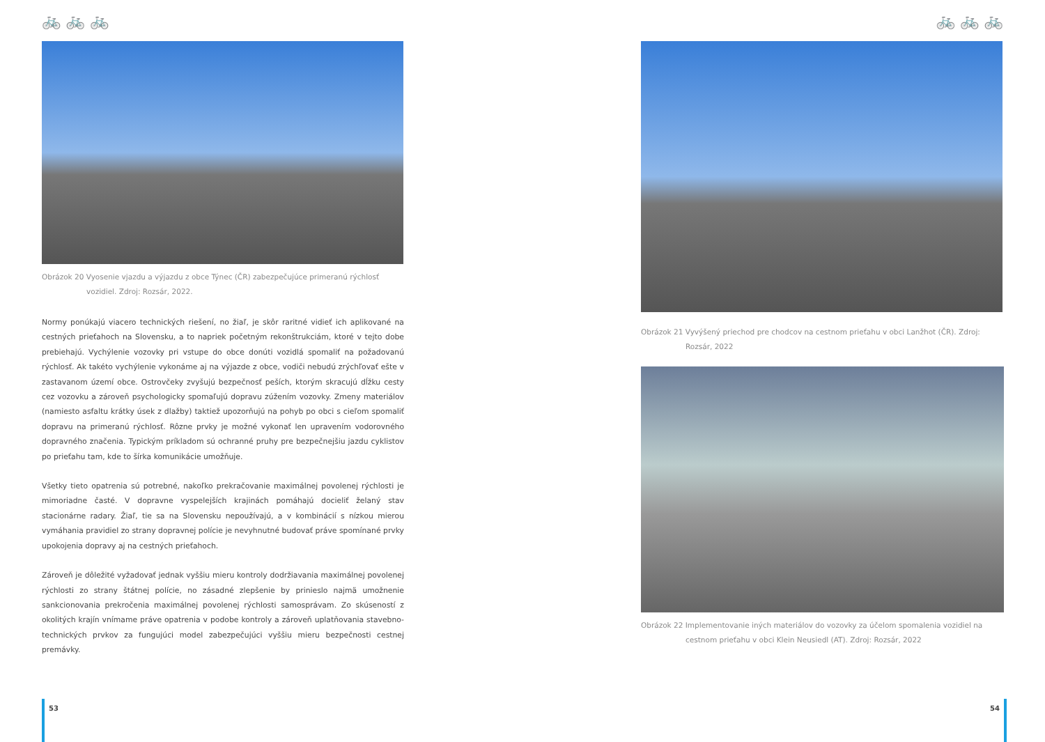🚲 🚲 🚲
Obrázok 20 Vyosenie vjazdu a výjazdu z obce Týnec (ČR) zabezpečujúce primeranú rýchlosť
vozidiel. Zdroj: Rozsár, 2022.
Normy ponúkajú viacero technických riešení, no žiaľ, je skôr raritné vidieť ich aplikované na cestných prieťahoch na Slovensku, a to napriek početným rekonštrukciám, ktoré v tejto dobe prebiehajú. Vychýlenie vozovky pri vstupe do obce donúti vozidlá spomaliť na požadovanú rýchlosť. Ak takéto vychýlenie vykonáme aj na výjazde z obce, vodiči nebudú zrýchľovať ešte v zastavanom území obce. Ostrovčeky zvyšujú bezpečnosť peších, ktorým skracujú dĺžku cesty cez vozovku a zároveň psychologicky spomaľujú dopravu zúžením vozovky. Zmeny materiálov (namiesto asfaltu krátky úsek z dlažby) taktiež upozorňujú na pohyb po obci s cieľom spomaliť dopravu na primeranú rýchlosť. Rôzne prvky je možné vykonať len upravením vodorovného dopravného značenia. Typickým príkladom sú ochranné pruhy pre bezpečnejšiu jazdu cyklistov po prieťahu tam, kde to šírka komunikácie umožňuje.
Všetky tieto opatrenia sú potrebné, nakoľko prekračovanie maximálnej povolenej rýchlosti je mimoriadne časté. V dopravne vyspelejších krajinách pomáhajú docieliť želaný stav stacionárne radary. Žiaľ, tie sa na Slovensku nepoužívajú, a v kombinácií s nízkou mierou vymáhania pravidiel zo strany dopravnej polície je nevyhnutné budovať práve spomínané prvky upokojenia dopravy aj na cestných prieťahoch.
Zároveň je dôležité vyžadovať jednak vyššiu mieru kontroly dodržiavania maximálnej povolenej rýchlosti zo strany štátnej polície, no zásadné zlepšenie by prinieslo najmä umožnenie sankcionovania prekročenia maximálnej povolenej rýchlosti samosprávam. Zo skúseností z okolitých krajín vnímame práve opatrenia v podobe kontroly a zároveň uplatňovania stavebno-technických prvkov za fungujúci model zabezpečujúci vyššiu mieru bezpečnosti cestnej premávky.
🚲 🚲 🚲
Obrázok 21 Vyvýšený priechod pre chodcov na cestnom prieťahu v obci Lanžhot (ČR). Zdroj:
Rozsár, 2022
Obrázok 22 Implementovanie iných materiálov do vozovky za účelom spomalenia vozidiel na
cestnom prieťahu v obci Klein Neusiedl (AT). Zdroj: Rozsár, 2022
53 54